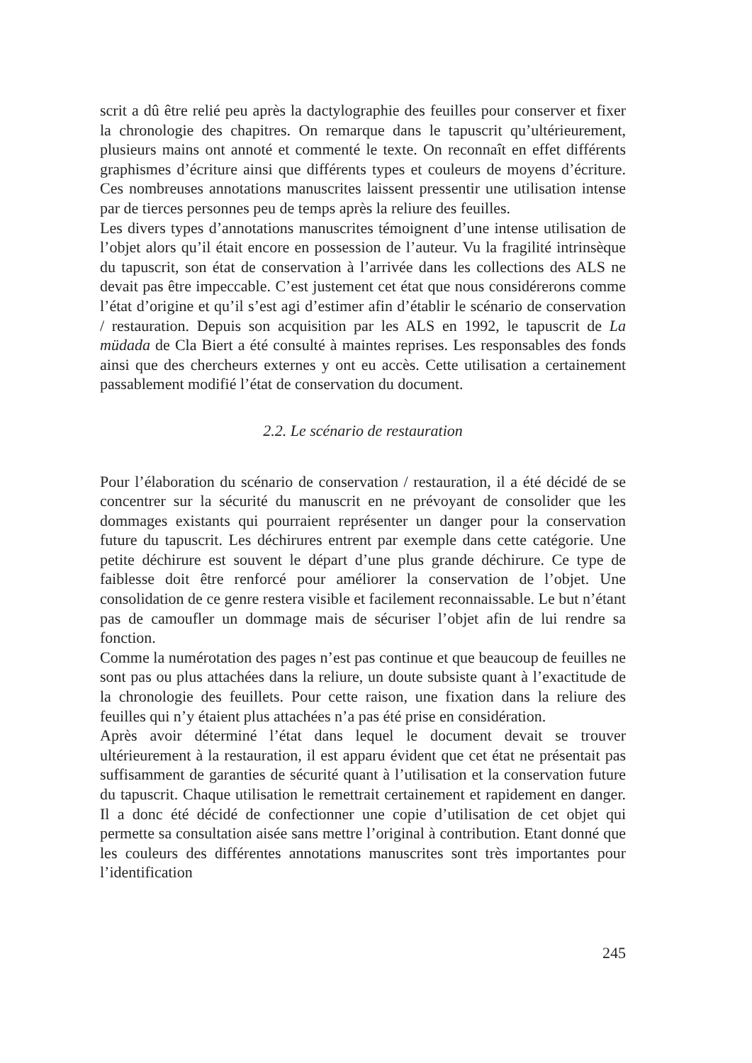scrit a dû être relié peu après la dactylographie des feuilles pour conserver et fixer la chronologie des chapitres. On remarque dans le tapuscrit qu’ultérieurement, plusieurs mains ont annoté et commenté le texte. On reconnaît en effet différents graphismes d’écriture ainsi que différents types et couleurs de moyens d’écriture. Ces nombreuses annotations manuscrites laissent pressentir une utilisation intense par de tierces personnes peu de temps après la reliure des feuilles.
Les divers types d’annotations manuscrites témoignent d’une intense utilisation de l’objet alors qu’il était encore en possession de l’auteur. Vu la fragilité intrinsèque du tapuscrit, son état de conservation à l’arrivée dans les collections des ALS ne devait pas être impeccable. C’est justement cet état que nous considérerons comme l’état d’origine et qu’il s’est agi d’estimer afin d’établir le scénario de conservation / restauration. Depuis son acquisition par les ALS en 1992, le tapuscrit de La müdada de Cla Biert a été consulté à maintes reprises. Les responsables des fonds ainsi que des chercheurs externes y ont eu accès. Cette utilisation a certainement passablement modifié l’état de conservation du document.
2.2. Le scénario de restauration
Pour l’élaboration du scénario de conservation / restauration, il a été décidé de se concentrer sur la sécurité du manuscrit en ne prévoyant de consolider que les dommages existants qui pourraient représenter un danger pour la conservation future du tapuscrit. Les déchirures entrent par exemple dans cette catégorie. Une petite déchirure est souvent le départ d’une plus grande déchirure. Ce type de faiblesse doit être renforcé pour améliorer la conservation de l’objet. Une consolidation de ce genre restera visible et facilement reconnaissable. Le but n’étant pas de camoufler un dommage mais de sécuriser l’objet afin de lui rendre sa fonction.
Comme la numérotation des pages n’est pas continue et que beaucoup de feuilles ne sont pas ou plus attachées dans la reliure, un doute subsiste quant à l’exactitude de la chronologie des feuillets. Pour cette raison, une fixation dans la reliure des feuilles qui n’y étaient plus attachées n’a pas été prise en considération.
Après avoir déterminé l’état dans lequel le document devait se trouver ultérieurement à la restauration, il est apparu évident que cet état ne présentait pas suffisamment de garanties de sécurité quant à l’utilisation et la conservation future du tapuscrit. Chaque utilisation le remettrait certainement et rapidement en danger. Il a donc été décidé de confectionner une copie d’utilisation de cet objet qui permette sa consultation aisée sans mettre l’original à contribution. Etant donné que les couleurs des différentes annotations manuscrites sont très importantes pour l’identification
245